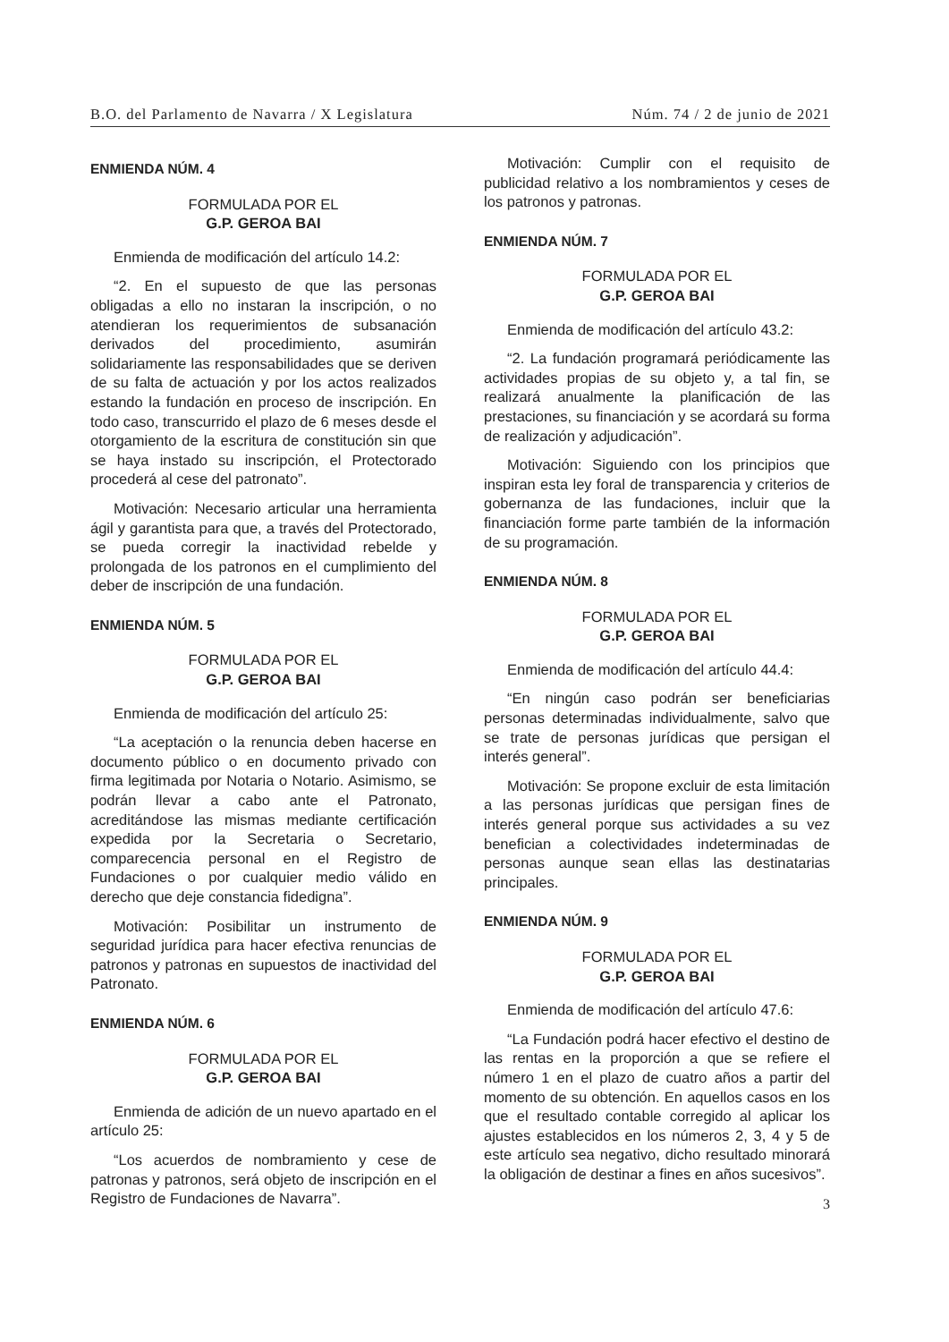B.O. del Parlamento de Navarra / X Legislatura Núm. 74 / 2 de junio de 2021
ENMIENDA NÚM. 4
FORMULADA POR EL
G.P. GEROA BAI
Enmienda de modificación del artículo 14.2:
“2. En el supuesto de que las personas obligadas a ello no instaran la inscripción, o no atendieran los requerimientos de subsanación derivados del procedimiento, asumirán solidariamente las responsabilidades que se deriven de su falta de actuación y por los actos realizados estando la fundación en proceso de inscripción. En todo caso, transcurrido el plazo de 6 meses desde el otorgamiento de la escritura de constitución sin que se haya instado su inscripción, el Protectorado procederá al cese del patronato”.
Motivación: Necesario articular una herramienta ágil y garantista para que, a través del Protectorado, se pueda corregir la inactividad rebelde y prolongada de los patronos en el cumplimiento del deber de inscripción de una fundación.
ENMIENDA NÚM. 5
FORMULADA POR EL
G.P. GEROA BAI
Enmienda de modificación del artículo 25:
“La aceptación o la renuncia deben hacerse en documento público o en documento privado con firma legitimada por Notaria o Notario. Asimismo, se podrán llevar a cabo ante el Patronato, acreditándose las mismas mediante certificación expedida por la Secretaria o Secretario, comparecencia personal en el Registro de Fundaciones o por cualquier medio válido en derecho que deje constancia fidedigna”.
Motivación: Posibilitar un instrumento de seguridad jurídica para hacer efectiva renuncias de patronos y patronas en supuestos de inactividad del Patronato.
ENMIENDA NÚM. 6
FORMULADA POR EL
G.P. GEROA BAI
Enmienda de adición de un nuevo apartado en el artículo 25:
“Los acuerdos de nombramiento y cese de patronas y patronos, será objeto de inscripción en el Registro de Fundaciones de Navarra”.
Motivación: Cumplir con el requisito de publicidad relativo a los nombramientos y ceses de los patronos y patronas.
ENMIENDA NÚM. 7
FORMULADA POR EL
G.P. GEROA BAI
Enmienda de modificación del artículo 43.2:
“2. La fundación programará periódicamente las actividades propias de su objeto y, a tal fin, se realizará anualmente la planificación de las prestaciones, su financiación y se acordará su forma de realización y adjudicación”.
Motivación: Siguiendo con los principios que inspiran esta ley foral de transparencia y criterios de gobernanza de las fundaciones, incluir que la financiación forme parte también de la información de su programación.
ENMIENDA NÚM. 8
FORMULADA POR EL
G.P. GEROA BAI
Enmienda de modificación del artículo 44.4:
“En ningún caso podrán ser beneficiarias personas determinadas individualmente, salvo que se trate de personas jurídicas que persigan el interés general”.
Motivación: Se propone excluir de esta limitación a las personas jurídicas que persigan fines de interés general porque sus actividades a su vez benefician a colectividades indeterminadas de personas aunque sean ellas las destinatarias principales.
ENMIENDA NÚM. 9
FORMULADA POR EL
G.P. GEROA BAI
Enmienda de modificación del artículo 47.6:
“La Fundación podrá hacer efectivo el destino de las rentas en la proporción a que se refiere el número 1 en el plazo de cuatro años a partir del momento de su obtención. En aquellos casos en los que el resultado contable corregido al aplicar los ajustes establecidos en los números 2, 3, 4 y 5 de este artículo sea negativo, dicho resultado minorará la obligación de destinar a fines en años sucesivos”.
3